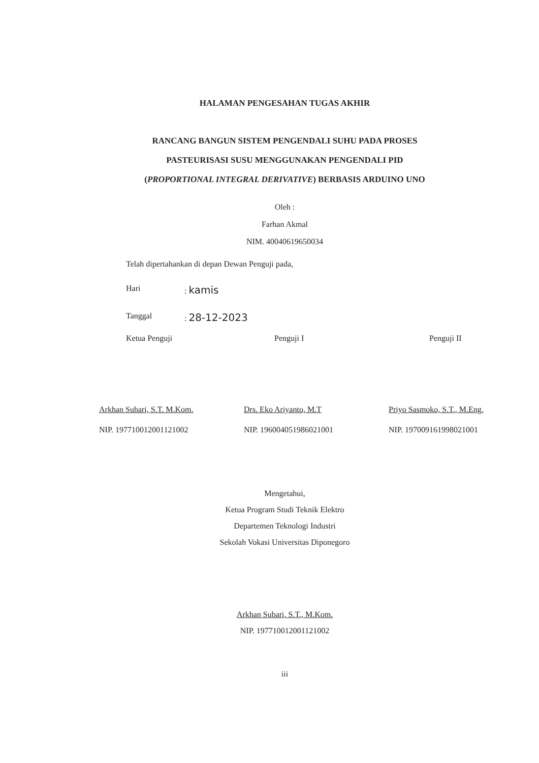HALAMAN PENGESAHAN TUGAS AKHIR
RANCANG BANGUN SISTEM PENGENDALI SUHU PADA PROSES
PASTEURISASI SUSU MENGGUNAKAN PENGENDALI PID
(PROPORTIONAL INTEGRAL DERIVATIVE) BERBASIS ARDUINO UNO
Oleh :
Farhan Akmal
NIM. 40040619650034
Telah dipertahankan di depan Dewan Penguji pada,
Hari : kamis
Tanggal : 28-12-2023
Ketua Penguji
Arkhan Subari, S.T. M.Kom.
NIP. 197710012001121002
Penguji I
Drs. Eko Ariyanto, M.T
NIP. 196004051986021001
Penguji II
Priyo Sasmoko, S.T., M.Eng.
NIP. 197009161998021001
Mengetahui,
Ketua Program Studi Teknik Elektro
Departemen Teknologi Industri
Sekolah Vokasi Universitas Diponegoro
Arkhan Subari, S.T., M.Kom.
NIP. 197710012001121002
iii